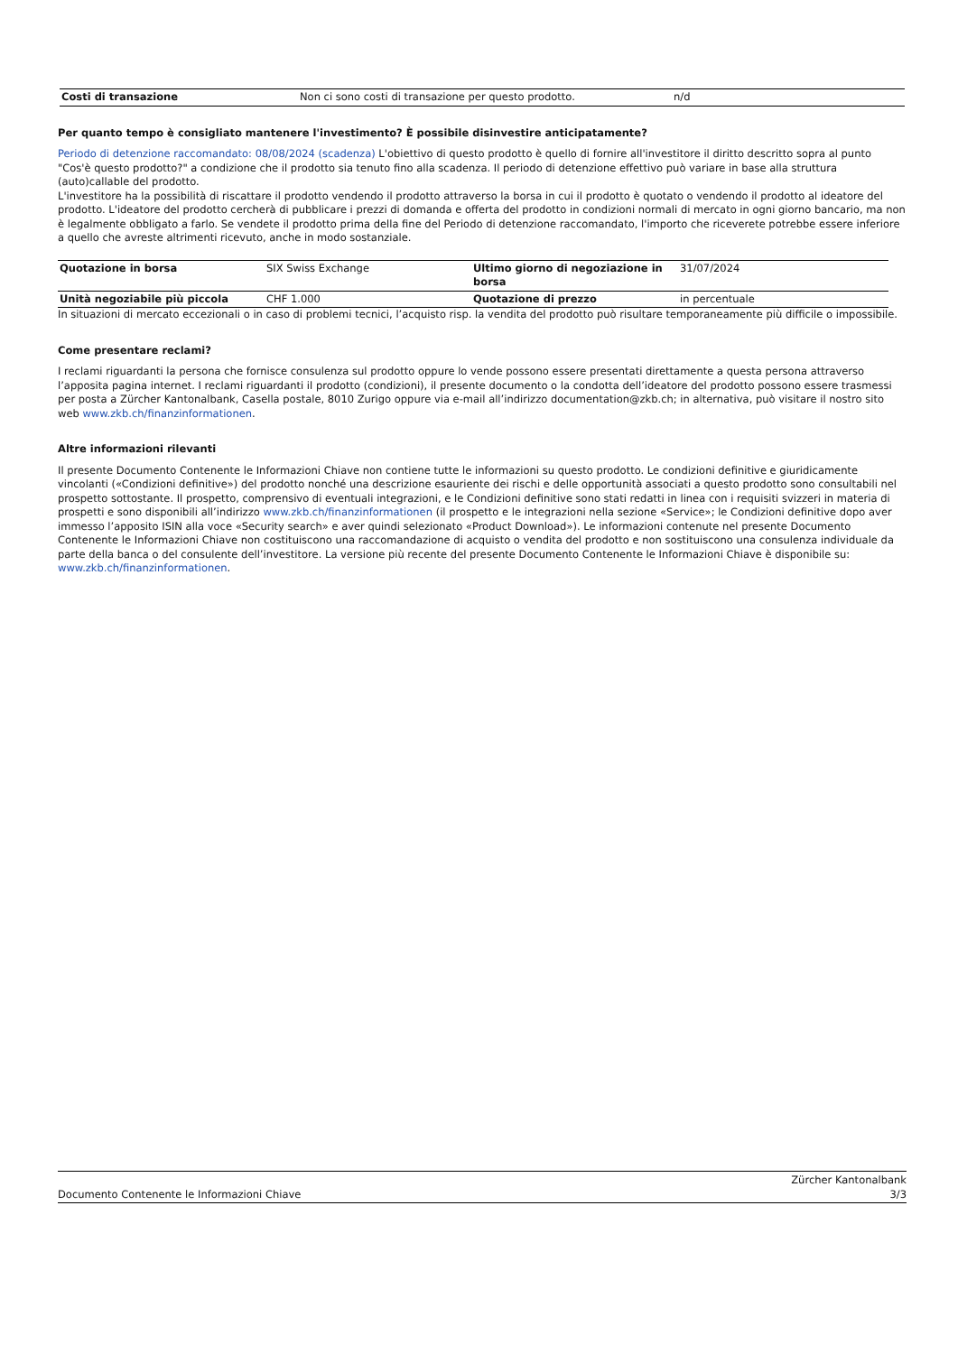| Costi di transazione | Non ci sono costi di transazione per questo prodotto. | n/d |
Per quanto tempo è consigliato mantenere l'investimento? È possibile disinvestire anticipatamente?
Periodo di detenzione raccomandato: 08/08/2024 (scadenza) L'obiettivo di questo prodotto è quello di fornire all'investitore il diritto descritto sopra al punto "Cos'è questo prodotto?" a condizione che il prodotto sia tenuto fino alla scadenza. Il periodo di detenzione effettivo può variare in base alla struttura (auto)callable del prodotto.
L'investitore ha la possibilità di riscattare il prodotto vendendo il prodotto attraverso la borsa in cui il prodotto è quotato o vendendo il prodotto al ideatore del prodotto. L'ideatore del prodotto cercherà di pubblicare i prezzi di domanda e offerta del prodotto in condizioni normali di mercato in ogni giorno bancario, ma non è legalmente obbligato a farlo. Se vendete il prodotto prima della fine del Periodo di detenzione raccomandato, l'importo che riceverete potrebbe essere inferiore a quello che avreste altrimenti ricevuto, anche in modo sostanziale.
| Quotazione in borsa | SIX Swiss Exchange | Ultimo giorno di negoziazione in borsa | 31/07/2024 |
| Unità negoziabile più piccola | CHF 1.000 | Quotazione di prezzo | in percentuale |
In situazioni di mercato eccezionali o in caso di problemi tecnici, l’acquisto risp. la vendita del prodotto può risultare temporaneamente più difficile o impossibile.
Come presentare reclami?
I reclami riguardanti la persona che fornisce consulenza sul prodotto oppure lo vende possono essere presentati direttamente a questa persona attraverso l’apposita pagina internet. I reclami riguardanti il prodotto (condizioni), il presente documento o la condotta dell’ideatore del prodotto possono essere trasmessi per posta a Zürcher Kantonalbank, Casella postale, 8010 Zurigo oppure via e-mail all’indirizzo documentation@zkb.ch; in alternativa, può visitare il nostro sito web www.zkb.ch/finanzinformationen.
Altre informazioni rilevanti
Il presente Documento Contenente le Informazioni Chiave non contiene tutte le informazioni su questo prodotto. Le condizioni definitive e giuridicamente vincolanti («Condizioni definitive») del prodotto nonché una descrizione esauriente dei rischi e delle opportunità associati a questo prodotto sono consultabili nel prospetto sottostante. Il prospetto, comprensivo di eventuali integrazioni, e le Condizioni definitive sono stati redatti in linea con i requisiti svizzeri in materia di prospetti e sono disponibili all’indirizzo www.zkb.ch/finanzinformationen (il prospetto e le integrazioni nella sezione «Service»; le Condizioni definitive dopo aver immesso l’apposito ISIN alla voce «Security search» e aver quindi selezionato «Product Download»). Le informazioni contenute nel presente Documento Contenente le Informazioni Chiave non costituiscono una raccomandazione di acquisto o vendita del prodotto e non sostituiscono una consulenza individuale da parte della banca o del consulente dell’investitore. La versione più recente del presente Documento Contenente le Informazioni Chiave è disponibile su: www.zkb.ch/finanzinformationen.
Documento Contenente le Informazioni Chiave Zürcher Kantonalbank
3/3